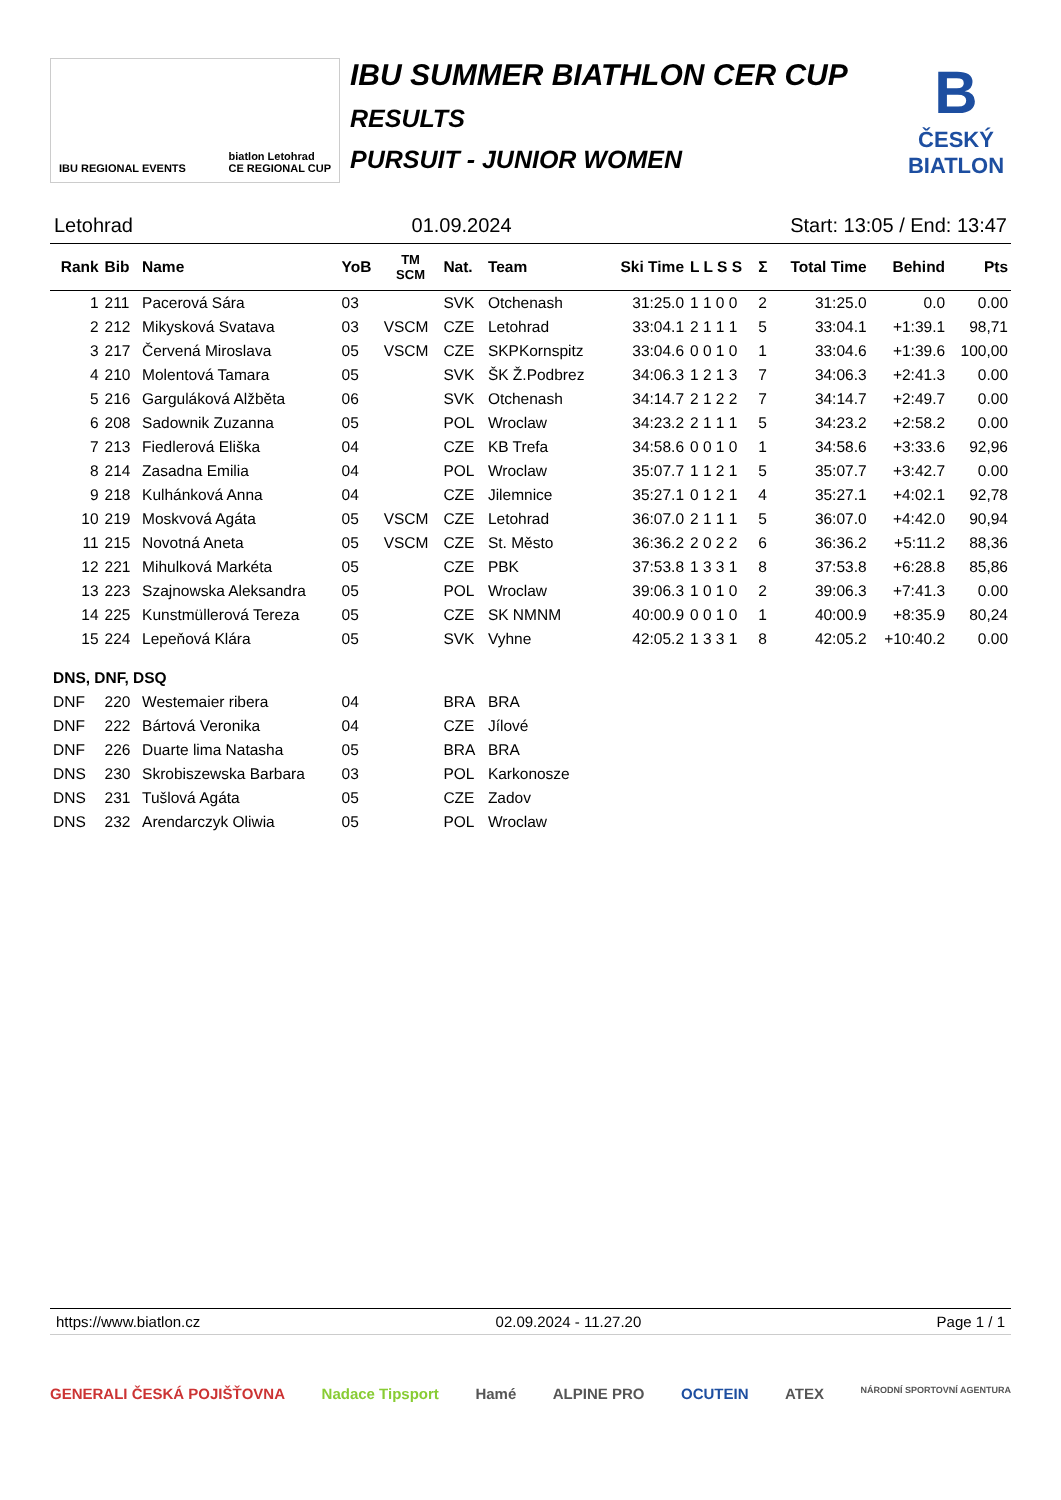IBU REGIONAL EVENTS biatlon Letohrad
CE REGIONAL CUP
IBU SUMMER BIATHLON CER CUP
RESULTS
PURSUIT - JUNIOR WOMEN
B
ČESKÝ
BIATLON
Letohrad 01.09.2024 Start: 13:05 / End: 13:47
| Rank | Bib | Name | YoB | TM SCM | Nat. | Team | Ski Time | L L S S | Σ | Total Time | Behind | Pts |
| --- | --- | --- | --- | --- | --- | --- | --- | --- | --- | --- | --- | --- |
| 1 | 211 | Pacerová Sára | 03 | | SVK | Otchenash | 31:25.0 | 1 1 0 0 | 2 | 31:25.0 | 0.0 | 0.00 |
| 2 | 212 | Mikysková Svatava | 03 | VSCM | CZE | Letohrad | 33:04.1 | 2 1 1 1 | 5 | 33:04.1 | +1:39.1 | 98,71 |
| 3 | 217 | Červená Miroslava | 05 | VSCM | CZE | SKPKornspitz | 33:04.6 | 0 0 1 0 | 1 | 33:04.6 | +1:39.6 | 100,00 |
| 4 | 210 | Molentová Tamara | 05 | | SVK | ŠK Ž.Podbrez | 34:06.3 | 1 2 1 3 | 7 | 34:06.3 | +2:41.3 | 0.00 |
| 5 | 216 | Garguláková Alžběta | 06 | | SVK | Otchenash | 34:14.7 | 2 1 2 2 | 7 | 34:14.7 | +2:49.7 | 0.00 |
| 6 | 208 | Sadownik Zuzanna | 05 | | POL | Wroclaw | 34:23.2 | 2 1 1 1 | 5 | 34:23.2 | +2:58.2 | 0.00 |
| 7 | 213 | Fiedlerová Eliška | 04 | | CZE | KB Trefa | 34:58.6 | 0 0 1 0 | 1 | 34:58.6 | +3:33.6 | 92,96 |
| 8 | 214 | Zasadna Emilia | 04 | | POL | Wroclaw | 35:07.7 | 1 1 2 1 | 5 | 35:07.7 | +3:42.7 | 0.00 |
| 9 | 218 | Kulhánková Anna | 04 | | CZE | Jilemnice | 35:27.1 | 0 1 2 1 | 4 | 35:27.1 | +4:02.1 | 92,78 |
| 10 | 219 | Moskvová Agáta | 05 | VSCM | CZE | Letohrad | 36:07.0 | 2 1 1 1 | 5 | 36:07.0 | +4:42.0 | 90,94 |
| 11 | 215 | Novotná Aneta | 05 | VSCM | CZE | St. Město | 36:36.2 | 2 0 2 2 | 6 | 36:36.2 | +5:11.2 | 88,36 |
| 12 | 221 | Mihulková Markéta | 05 | | CZE | PBK | 37:53.8 | 1 3 3 1 | 8 | 37:53.8 | +6:28.8 | 85,86 |
| 13 | 223 | Szajnowska Aleksandra | 05 | | POL | Wroclaw | 39:06.3 | 1 0 1 0 | 2 | 39:06.3 | +7:41.3 | 0.00 |
| 14 | 225 | Kunstmüllerová Tereza | 05 | | CZE | SK NMNM | 40:00.9 | 0 0 1 0 | 1 | 40:00.9 | +8:35.9 | 80,24 |
| 15 | 224 | Lepeňová Klára | 05 | | SVK | Vyhne | 42:05.2 | 1 3 3 1 | 8 | 42:05.2 | +10:40.2 | 0.00 |
| DNS, DNF, DSQ | | | | | | | | | | | | |
| DNF | 220 | Westemaier ribera | 04 | | BRA | BRA | | | | | | |
| DNF | 222 | Bártová Veronika | 04 | | CZE | Jílové | | | | | | |
| DNF | 226 | Duarte lima Natasha | 05 | | BRA | BRA | | | | | | |
| DNS | 230 | Skrobiszewska Barbara | 03 | | POL | Karkonosze | | | | | | |
| DNS | 231 | Tušlová Agáta | 05 | | CZE | Zadov | | | | | | |
| DNS | 232 | Arendarczyk Oliwia | 05 | | POL | Wroclaw | | | | | | |
https://www.biatlon.cz 02.09.2024 - 11.27.20 Page 1 / 1
GENERALI ČESKÁ POJIŠŤOVNA Nadace Tipsport Hamé ALPINE PRO OCUTEIN ATEX NÁRODNÍ SPORTOVNÍ AGENTURA